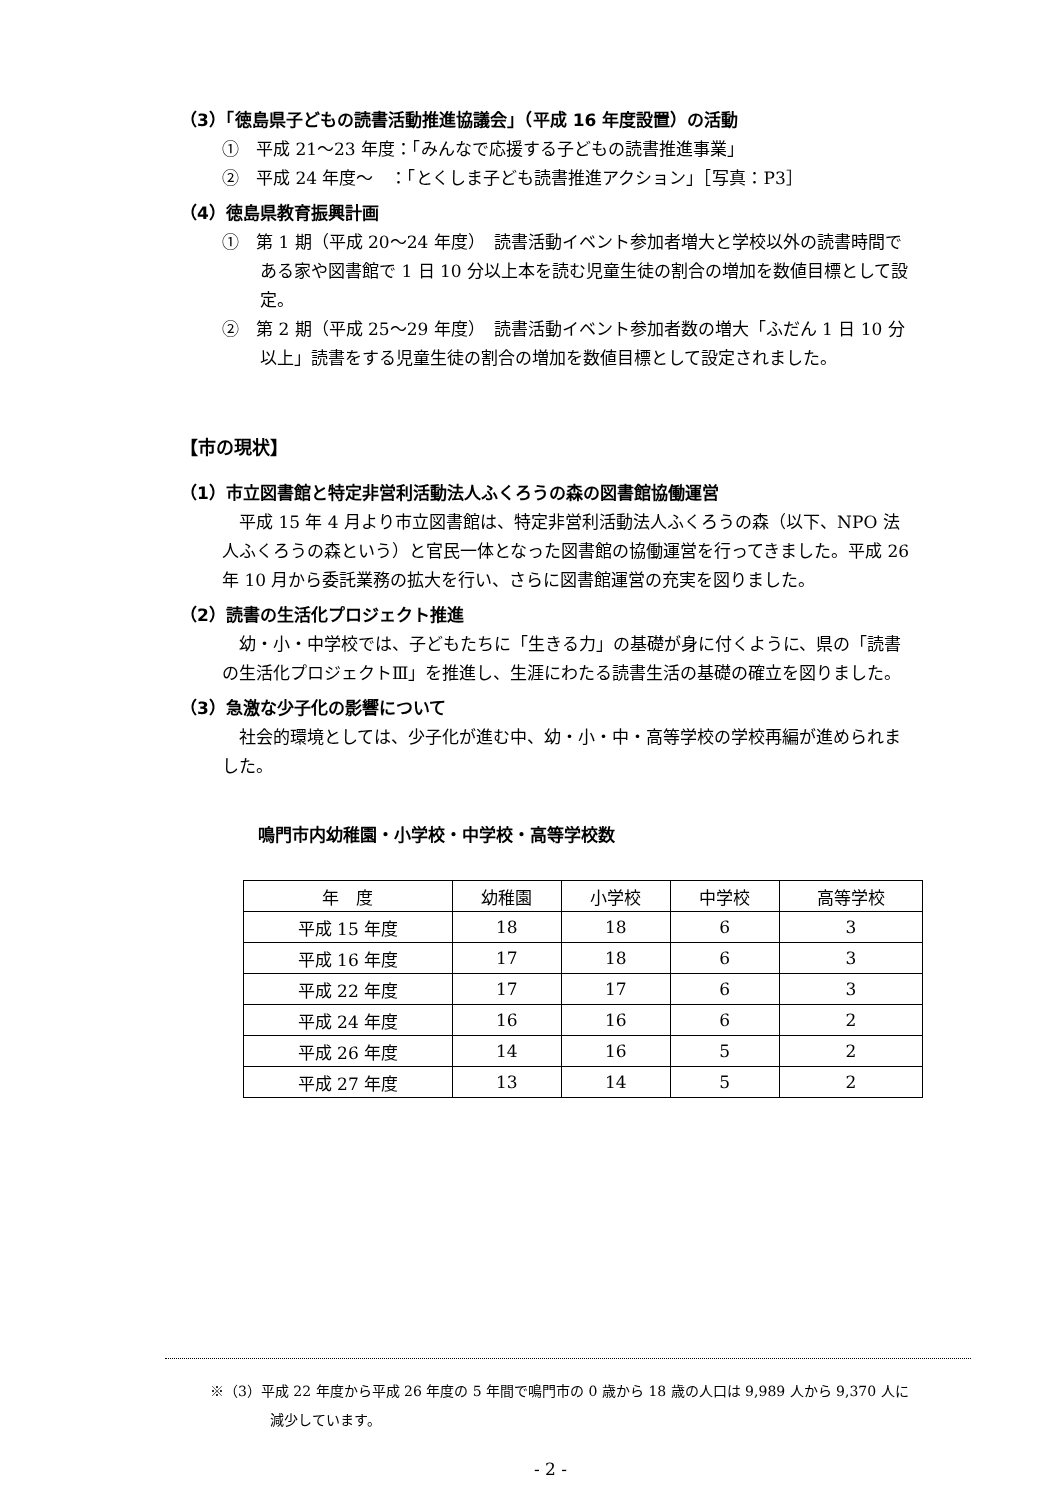（3）「徳島県子どもの読書活動推進協議会」（平成 16 年度設置）の活動
①　平成 21～23 年度：「みんなで応援する子どもの読書推進事業」
②　平成 24 年度～　：「とくしま子ども読書推進アクション」［写真：P3］
（4）徳島県教育振興計画
①　第 1 期（平成 20～24 年度）　読書活動イベント参加者増大と学校以外の読書時間である家や図書館で 1 日 10 分以上本を読む児童生徒の割合の増加を数値目標として設定。
②　第 2 期（平成 25～29 年度）　読書活動イベント参加者数の増大「ふだん 1 日 10 分以上」読書をする児童生徒の割合の増加を数値目標として設定されました。
【市の現状】
（1）市立図書館と特定非営利活動法人ふくろうの森の図書館協働運営
平成 15 年 4 月より市立図書館は、特定非営利活動法人ふくろうの森（以下、NPO 法人ふくろうの森という）と官民一体となった図書館の協働運営を行ってきました。平成 26 年 10 月から委託業務の拡大を行い、さらに図書館運営の充実を図りました。
（2）読書の生活化プロジェクト推進
幼・小・中学校では、子どもたちに「生きる力」の基礎が身に付くように、県の「読書の生活化プロジェクトⅢ」を推進し、生涯にわたる読書生活の基礎の確立を図りました。
（3）急激な少子化の影響について
社会的環境としては、少子化が進む中、幼・小・中・高等学校の学校再編が進められました。
鳴門市内幼稚園・小学校・中学校・高等学校数
| 年 度 | 幼稚園 | 小学校 | 中学校 | 高等学校 |
| --- | --- | --- | --- | --- |
| 平成 15 年度 | 18 | 18 | 6 | 3 |
| 平成 16 年度 | 17 | 18 | 6 | 3 |
| 平成 22 年度 | 17 | 17 | 6 | 3 |
| 平成 24 年度 | 16 | 16 | 6 | 2 |
| 平成 26 年度 | 14 | 16 | 5 | 2 |
| 平成 27 年度 | 13 | 14 | 5 | 2 |
※（3）平成 22 年度から平成 26 年度の 5 年間で鳴門市の 0 歳から 18 歳の人口は 9,989 人から 9,370 人に
減少しています。
- 2 -